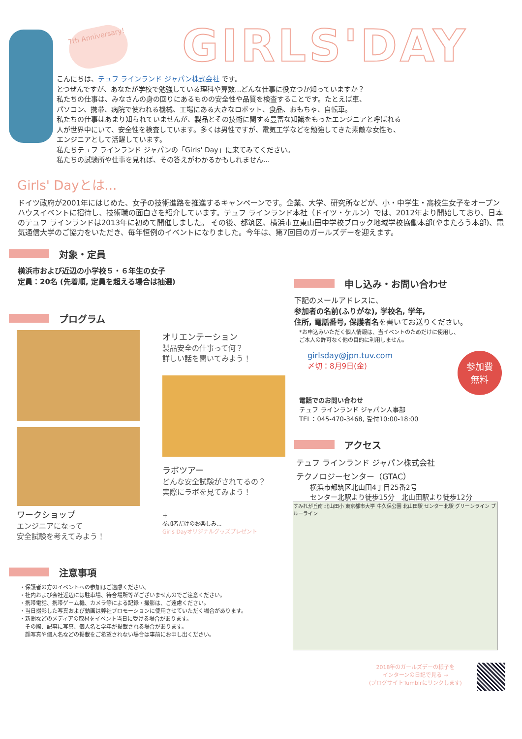7th Anniversary!
GIRLS'DAY
こんにちは、テュフ ラインランド ジャパン株式会社 です。
とつぜんですが、あなたが学校で勉強している理科や算数...どんな仕事に役立つか知っていますか？
私たちの仕事は、みなさんの身の回りにあるものの安全性や品質を検査することです。たとえば車、
パソコン、携帯、病院で使われる機械、工場にある大きなロボット、食品、おもちゃ、自転車。
私たちの仕事はあまり知られていませんが、製品とその技術に関する豊富な知識をもったエンジニアと呼ばれる
人が世界中にいて、安全性を検査しています。多くは男性ですが、電気工学などを勉強してきた素敵な女性も、
エンジニアとして活躍しています。
私たちテュフ ラインランド ジャパンの「Girls' Day」に来てみてください。
私たちの試験所や仕事を見れば、その答えがわかるかもしれません...
Girls' Dayとは...
ドイツ政府が2001年にはじめた、女子の技術進路を推進するキャンペーンです。企業、大学、研究所などが、小・中学生・高校生女子をオープンハウスイベントに招待し、技術職の面白さを紹介しています。テュフ ラインランド本社（ドイツ・ケルン）では、2012年より開始しており、日本のテュフ ラインランドは2013年に初めて開催しました。 その後、都筑区、横浜市立東山田中学校ブロック地域学校協働本部(やまたろう本部)、電気通信大学のご協力をいただき、毎年恒例のイベントになりました。今年は、第7回目のガールズデーを迎えます。
対象・定員
横浜市および近辺の小学校５・６年生の女子
定員：20名 (先着順, 定員を超える場合は抽選)
プログラム
ワークショップ
エンジニアになって
安全試験を考えてみよう！
オリエンテーション
製品安全の仕事って何？
詳しい話を聞いてみよう！
ラボツアー
どんな安全試験がされてるの？
実際にラボを見てみよう！
＋
参加者だけのお楽しみ...
Girls Dayオリジナルグッズプレゼント
注意事項
・保護者の方のイベントへの参加はご遠慮ください。
・社内および会社近辺には駐車場、待合場所等がございませんのでご注意ください。
・携帯電話、携帯ゲーム機、カメラ等による記録・撮影は、ご遠慮ください。
・当日撮影した写真および動画は弊社プロモーションに使用させていただく場合があります。
・新聞などのメディアの取材をイベント当日に受ける場合があります。
　その際、記事に写真、個人名と学年が掲載される場合があります。
　顔写真や個人名などの掲載をご希望されない場合は事前にお申し出ください。
申し込み・お問い合わせ
下記のメールアドレスに、
参加者の名前(ふりがな), 学校名, 学年,
住所, 電話番号, 保護者名を書いてお送りください。
*お申込みいただく個人情報は、当イベントのためだけに使用し、
ご本人の許可なく他の目的に利用しません。
girlsday@jpn.tuv.com
〆切：8月9日(金)
参加費
無料
電話でのお問い合わせ
テュフ ラインランド ジャパン人事部
TEL：045-470-3468, 受付10:00-18:00
アクセス
テュフ ラインランド ジャパン株式会社
テクノロジーセンター（GTAC）
横浜市都筑区北山田4丁目25番2号
センター北駅より徒歩15分　北山田駅より徒歩12分
すみれが丘南 北山田小 東京都市大学 牛久保公園 北山田駅 センター北駅 グリーンライン ブルーライン
2018年のガールズデーの様子を
インターンの日記で見る →
(ブログサイトTumblrにリンクします)